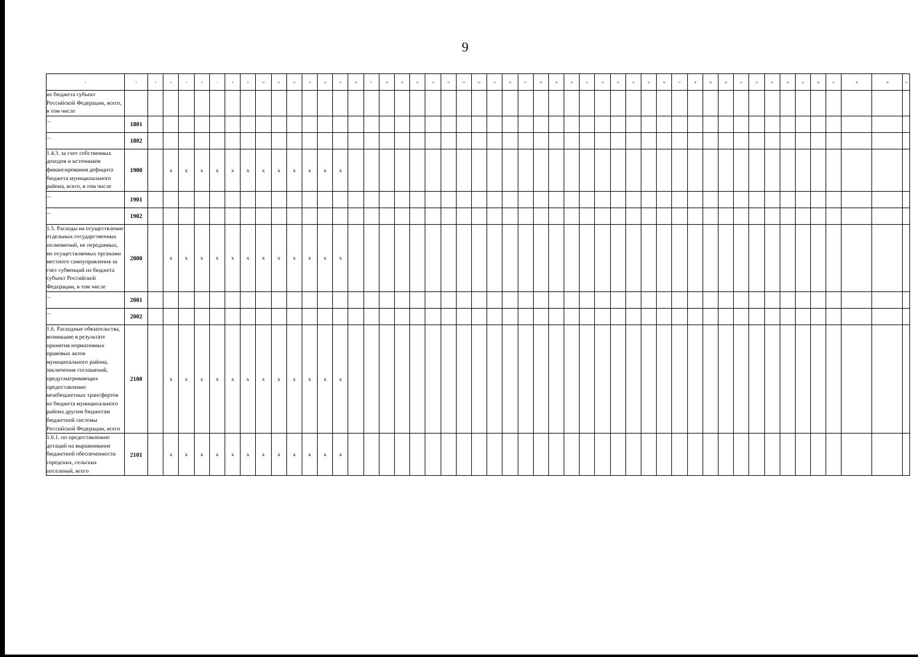9
| 1 | 2 | 3 | 4 | 5 | 6 | 7 | 8 | 9 | 10 | 11 | 12 | 13 | 14 | 15 | 16 | 17 | 18 | 19 | 20 | 21 | 22 | 23 | 24 | 25 | 26 | 27 | 28 | 29 | 30 | 31 | 32 | 33 | 34 | 35 | 36 | 37 | 38 | 39 | 40 | 41 | 42 | 43 | 44 | 45 | 46 | 47 | 48 | 49 | 50 |
| --- | --- | --- | --- | --- | --- | --- | --- | --- | --- | --- | --- | --- | --- | --- | --- | --- | --- | --- | --- | --- | --- | --- | --- | --- | --- | --- | --- | --- | --- | --- | --- | --- | --- | --- | --- | --- | --- | --- | --- | --- | --- | --- | --- | --- | --- | --- | --- | --- | --- |
| из бюджета субъект Российской Федерации, всего, в том числе | | | | | | | | | | | | | | | | | | | | | | | | | | | | | | | | | | | | | | | | | | | | | | | | | |
| ... | 1801 | | | | | | | | | | | | | | | | | | | | | | | | | | | | | | | | | | | | | | | | | | | | | | | | |
| ... | 1802 | | | | | | | | | | | | | | | | | | | | | | | | | | | | | | | | | | | | | | | | | | | | | | | | |
| 1.4.3. за счет собственных доходов и источников финансирования дефицита бюджета муниципального района, всего, в том числе | 1900 | | x | x | x | x | x | x | x | x | x | x | x | x | | | | | | | | | | | | | | | | | | | | | | | | | | | | | | | | | | | |
| ... | 1901 | | | | | | | | | | | | | | | | | | | | | | | | | | | | | | | | | | | | | | | | | | | | | | | | |
| ... | 1902 | | | | | | | | | | | | | | | | | | | | | | | | | | | | | | | | | | | | | | | | | | | | | | | | |
| 1.5. Расходы на осуществление отдельных государственных полномочий, не переданных, но осуществляемых органами местного самоуправления за счет субвенций из бюджета субъект Российской Федерации, в том числе | 2000 | | x | x | x | x | x | x | x | x | x | x | x | x | | | | | | | | | | | | | | | | | | | | | | | | | | | | | | | | | | | |
| ... | 2001 | | | | | | | | | | | | | | | | | | | | | | | | | | | | | | | | | | | | | | | | | | | | | | | | |
| ... | 2002 | | | | | | | | | | | | | | | | | | | | | | | | | | | | | | | | | | | | | | | | | | | | | | | | |
| 1.6. Расходные обязательства, возникшие в результате принятия нормативных правовых актов муниципального района, заключения соглашений, предусматривающих предоставление межбюджетных трансфертов из бюджета муниципального района другим бюджетам бюджетной системы Российской Федерации, всего | 2100 | | x | x | x | x | x | x | x | x | x | x | x | x | | | | | | | | | | | | | | | | | | | | | | | | | | | | | | | | | | | |
| 1.6.1. по предоставлению дотаций на выравнивание бюджетной обеспеченности городских, сельских поселений, всего | 2101 | | x | x | x | x | x | x | x | x | x | x | x | x | | | | | | | | | | | | | | | | | | | | | | | | | | | | | | | | | | | |